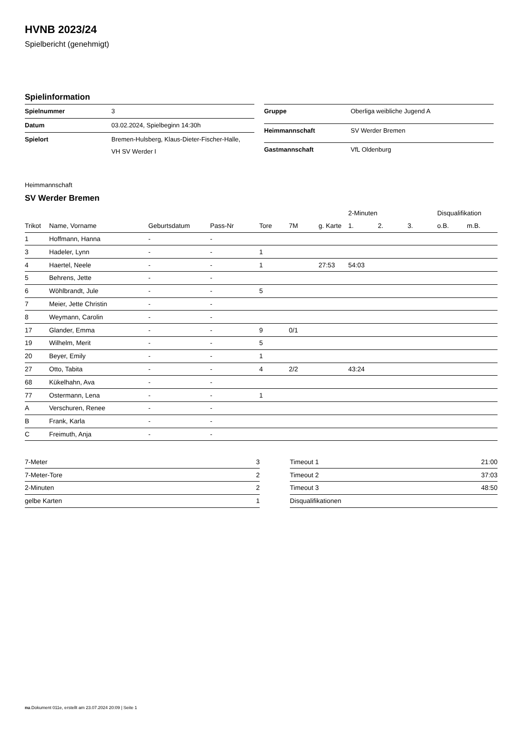HVNB 2023/24
Spielbericht (genehmigt)
Spielinformation
| Spielnummer | 3 |
| Datum | 03.02.2024, Spielbeginn 14:30h |
| Spielort | Bremen-Hulsberg, Klaus-Dieter-Fischer-Halle, VH SV Werder I |
| Gruppe | Oberliga weibliche Jugend A |
| Heimmannschaft | SV Werder Bremen |
| Gastmannschaft | VfL Oldenburg |
Heimmannschaft
SV Werder Bremen
| | | | | | | | 2-Minuten | | | Disqualifikation | |
| --- | --- | --- | --- | --- | --- | --- | --- | --- | --- | --- | --- |
| Trikot | Name, Vorname | Geburtsdatum | Pass-Nr | Tore | 7M | g. Karte | 1. | 2. | 3. | o.B. | m.B. |
| 1 | Hoffmann, Hanna | - | - | | | | | | | | |
| 3 | Hadeler, Lynn | - | - | 1 | | | | | | | |
| 4 | Haertel, Neele | - | - | 1 | | 27:53 | 54:03 | | | | |
| 5 | Behrens, Jette | - | - | | | | | | | | |
| 6 | Wöhlbrandt, Jule | - | - | 5 | | | | | | | |
| 7 | Meier, Jette Christin | - | - | | | | | | | | |
| 8 | Weymann, Carolin | - | - | | | | | | | | |
| 17 | Glander, Emma | - | - | 9 | 0/1 | | | | | | |
| 19 | Wilhelm, Merit | - | - | 5 | | | | | | | |
| 20 | Beyer, Emily | - | - | 1 | | | | | | | |
| 27 | Otto, Tabita | - | - | 4 | 2/2 | | 43:24 | | | | |
| 68 | Kükelhahn, Ava | - | - | | | | | | | | |
| 77 | Ostermann, Lena | - | - | 1 | | | | | | | |
| A | Verschuren, Renee | - | - | | | | | | | | |
| B | Frank, Karla | - | - | | | | | | | | |
| C | Freimuth, Anja | - | - | | | | | | | | |
| 7-Meter | 3 |
| 7-Meter-Tore | 2 |
| 2-Minuten | 2 |
| gelbe Karten | 1 |
| Timeout 1 | 21:00 |
| Timeout 2 | 37:03 |
| Timeout 3 | 48:50 |
| Disqualifikationen | |
nu.Dokument 011e, erstellt am 23.07.2024 20:09 | Seite 1